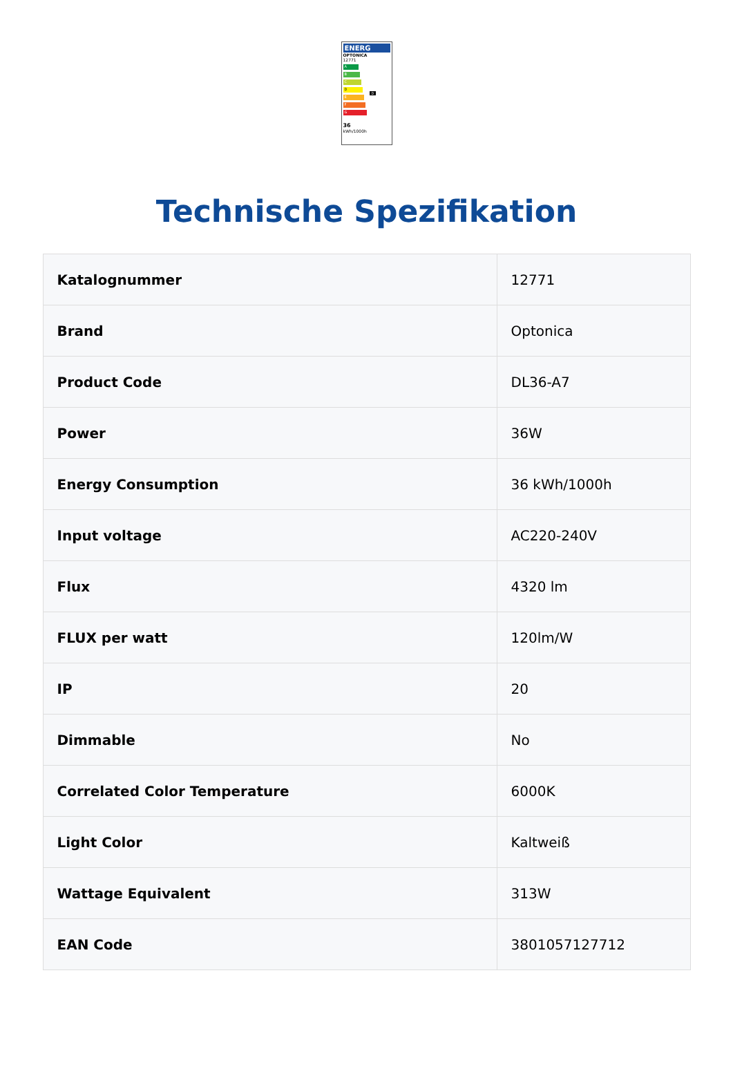ENERG
OPTONICA
12771
A
B
C
D D
E
F
G
36
kWh/1000h
Technische Spezifikation
| Katalognummer | 12771 |
| Brand | Optonica |
| Product Code | DL36-A7 |
| Power | 36W |
| Energy Consumption | 36 kWh/1000h |
| Input voltage | AC220-240V |
| Flux | 4320 lm |
| FLUX per watt | 120lm/W |
| IP | 20 |
| Dimmable | No |
| Correlated Color Temperature | 6000K |
| Light Color | Kaltweiß |
| Wattage Equivalent | 313W |
| EAN Code | 3801057127712 |